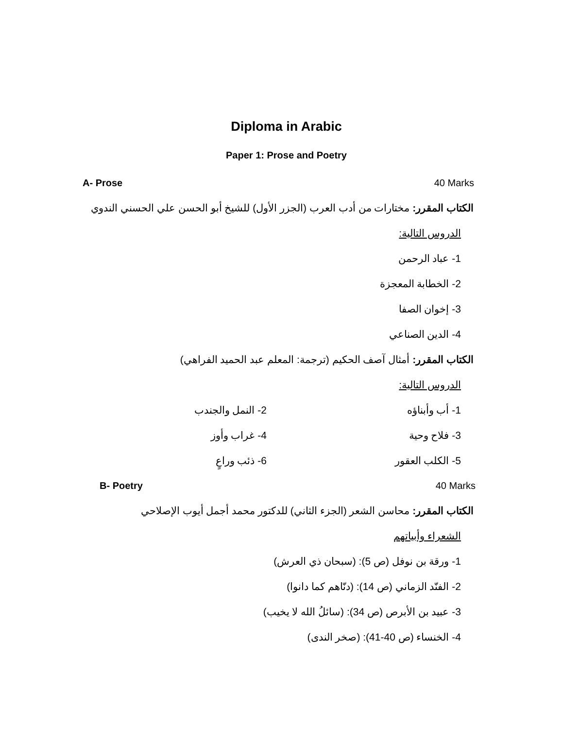Diploma in Arabic
Paper 1: Prose and Poetry
A- Prose 40 Marks
الكتاب المقرر: مختارات من أدب العرب (الجزر الأول) للشيخ أبو الحسن علي الحسني الندوي
الدروس التالية:
1- عباد الرحمن
2- الخطابة المعجزة
3- إخوان الصفا
4- الدين الصناعي
الكتاب المقرر: أمثال آصف الحكيم (ترجمة: المعلم عبد الحميد الفراهي)
الدروس التالية:
1- أب وأبناؤه 2- النمل والجندب
3- فلاح وحية 4- غراب وأوز
5- الكلب العقور 6- ذئب وراعٍ
B- Poetry 40 Marks
الكتاب المقرر: محاسن الشعر (الجزء الثاني) للدكتور محمد أجمل أيوب الإصلاحي
الشعراء وأبياتهم
1- ورقة بن نوفل (ص 5): (سبحان ذي العرش)
2- الفنّد الزماني (ص 14): (دنّاهم كما دانوا)
3- عبيد بن الأبرص (ص 34): (سائلُ الله لا يخيب)
4- الخنساء (ص 40-41): (صخر الندى)